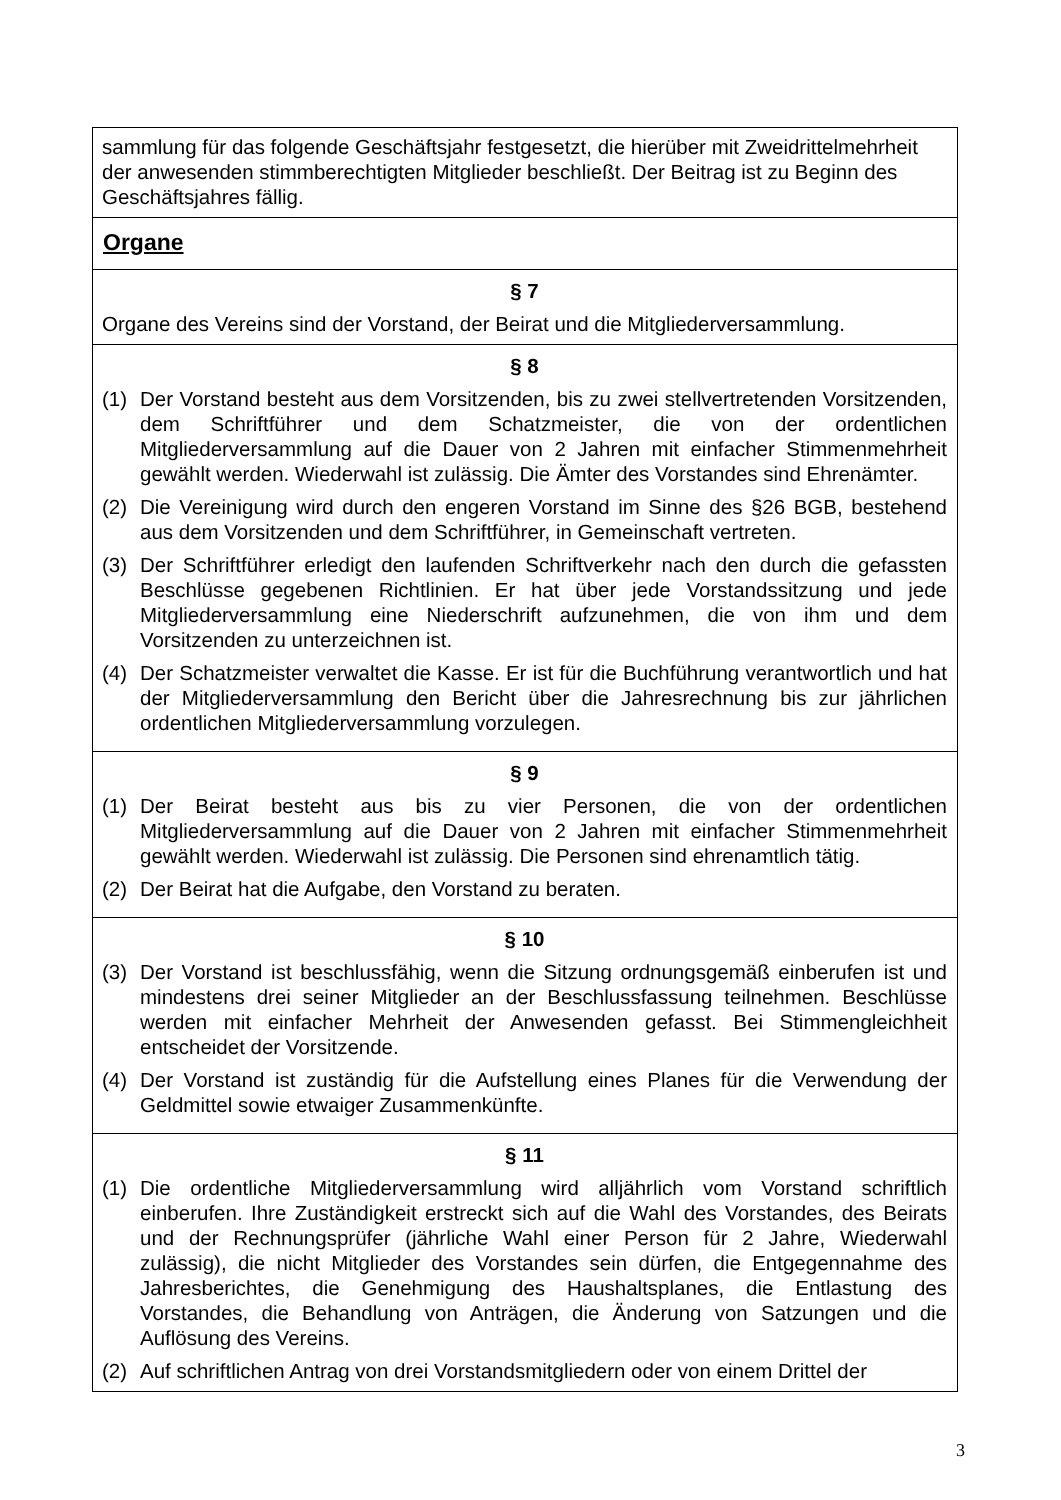sammlung für das folgende Geschäftsjahr festgesetzt, die hierüber mit Zweidrittelmehrheit der anwesenden stimmberechtigten Mitglieder beschließt. Der Beitrag ist zu Beginn des Geschäftsjahres fällig.
Organe
§ 7
Organe des Vereins sind der Vorstand, der Beirat und die Mitgliederversammlung.
§ 8
(1) Der Vorstand besteht aus dem Vorsitzenden, bis zu zwei stellvertretenden Vorsitzenden, dem Schriftführer und dem Schatzmeister, die von der ordentlichen Mitgliederversammlung auf die Dauer von 2 Jahren mit einfacher Stimmenmehrheit gewählt werden. Wiederwahl ist zulässig. Die Ämter des Vorstandes sind Ehrenämter.
(2) Die Vereinigung wird durch den engeren Vorstand im Sinne des §26 BGB, bestehend aus dem Vorsitzenden und dem Schriftführer, in Gemeinschaft vertreten.
(3) Der Schriftführer erledigt den laufenden Schriftverkehr nach den durch die gefassten Beschlüsse gegebenen Richtlinien. Er hat über jede Vorstandssitzung und jede Mitgliederversammlung eine Niederschrift aufzunehmen, die von ihm und dem Vorsitzenden zu unterzeichnen ist.
(4) Der Schatzmeister verwaltet die Kasse. Er ist für die Buchführung verantwortlich und hat der Mitgliederversammlung den Bericht über die Jahresrechnung bis zur jährlichen ordentlichen Mitgliederversammlung vorzulegen.
§ 9
(1) Der Beirat besteht aus bis zu vier Personen, die von der ordentlichen Mitgliederversammlung auf die Dauer von 2 Jahren mit einfacher Stimmenmehrheit gewählt werden. Wiederwahl ist zulässig. Die Personen sind ehrenamtlich tätig.
(2) Der Beirat hat die Aufgabe, den Vorstand zu beraten.
§ 10
(3) Der Vorstand ist beschlussfähig, wenn die Sitzung ordnungsgemäß einberufen ist und mindestens drei seiner Mitglieder an der Beschlussfassung teilnehmen. Beschlüsse werden mit einfacher Mehrheit der Anwesenden gefasst. Bei Stimmengleichheit entscheidet der Vorsitzende.
(4) Der Vorstand ist zuständig für die Aufstellung eines Planes für die Verwendung der Geldmittel sowie etwaiger Zusammenkünfte.
§ 11
(1) Die ordentliche Mitgliederversammlung wird alljährlich vom Vorstand schriftlich einberufen. Ihre Zuständigkeit erstreckt sich auf die Wahl des Vorstandes, des Beirats und der Rechnungsprüfer (jährliche Wahl einer Person für 2 Jahre, Wiederwahl zulässig), die nicht Mitglieder des Vorstandes sein dürfen, die Entgegennahme des Jahresberichtes, die Genehmigung des Haushaltsplanes, die Entlastung des Vorstandes, die Behandlung von Anträgen, die Änderung von Satzungen und die Auflösung des Vereins.
(2) Auf schriftlichen Antrag von drei Vorstandsmitgliedern oder von einem Drittel der
3